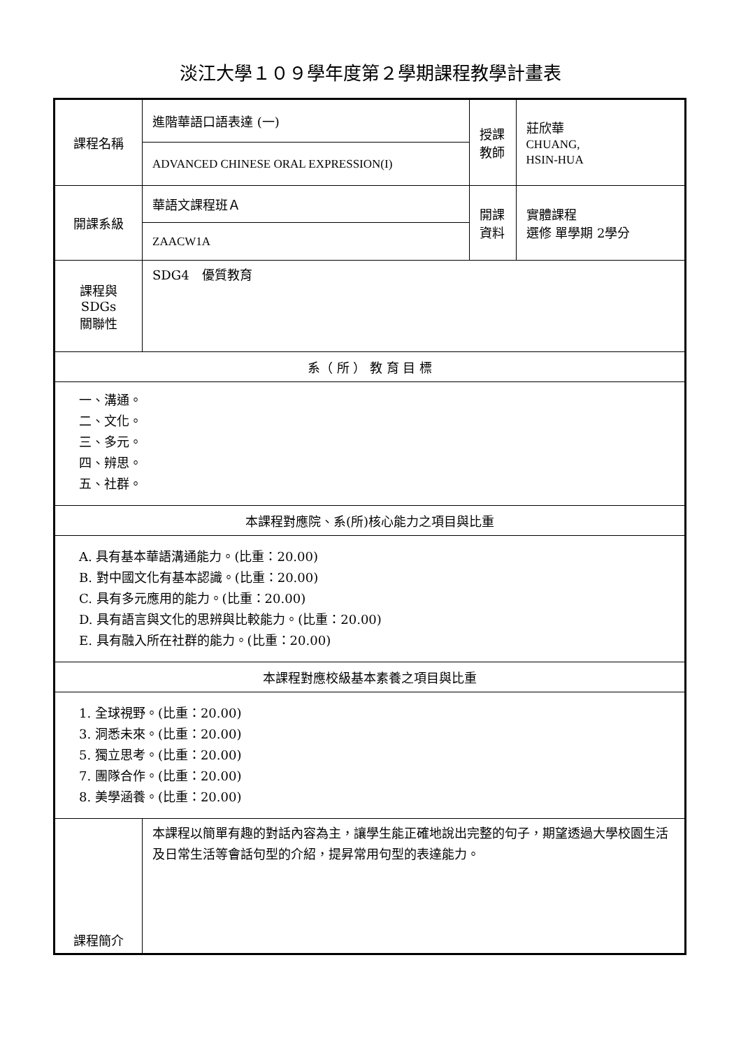淡江大學１０９學年度第２學期課程教學計畫表
| 課程名稱 | 進階華語口語表達 (一) | 授課 教師 | 莊欣華 CHUANG, HSIN-HUA |
| | ADVANCED CHINESE ORAL EXPRESSION(I) | | |
| 開課系級 | 華語文課程班Ａ | 開課 資料 | 實體課程 選修 單學期 2學分 |
| | ZAACW1A | | |
| 課程與SDGs 關聯性 | SDG4 優質教育 | | |
| 系（ 所 ） 教 育 目 標 | | | |
| 一、溝通。 二、文化。 三、多元。 四、辨思。 五、社群。 | | | |
| 本課程對應院、系(所)核心能力之項目與比重 | | | |
| A. 具有基本華語溝通能力。(比重：20.00) B. 對中國文化有基本認識。(比重：20.00) C. 具有多元應用的能力。(比重：20.00) D. 具有語言與文化的思辨與比較能力。(比重：20.00) E. 具有融入所在社群的能力。(比重：20.00) | | | |
| 本課程對應校級基本素養之項目與比重 | | | |
| 1. 全球視野。(比重：20.00) 3. 洞悉未來。(比重：20.00) 5. 獨立思考。(比重：20.00) 7. 團隊合作。(比重：20.00) 8. 美學涵養。(比重：20.00) | | | |
| 課程簡介 | 本課程以簡單有趣的對話內容為主，讓學生能正確地說出完整的句子，期望透過大學校園生活及日常生活等會話句型的介紹，提昇常用句型的表達能力。 | | |